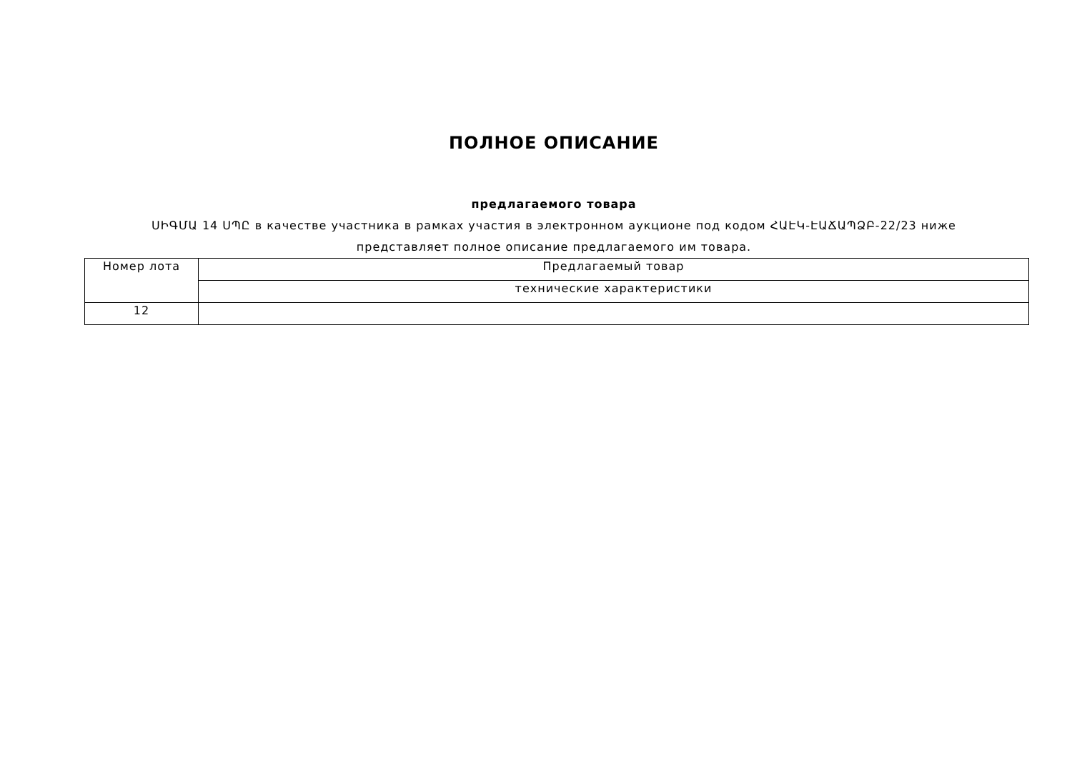ПОЛНОЕ ОПИСАНИЕ
предлагаемого товара
ՍԻԳՄԱ 14 ՍՊԸ в качестве участника в рамках участия в электронном аукционе под кодом ՀԱԷԿ-ԷԱՃԱՊՁԲ-22/23 ниже представляет полное описание предлагаемого им товара.
| Номер лота | Предлагаемый товар |
| | технические характеристики |
| 12 | |